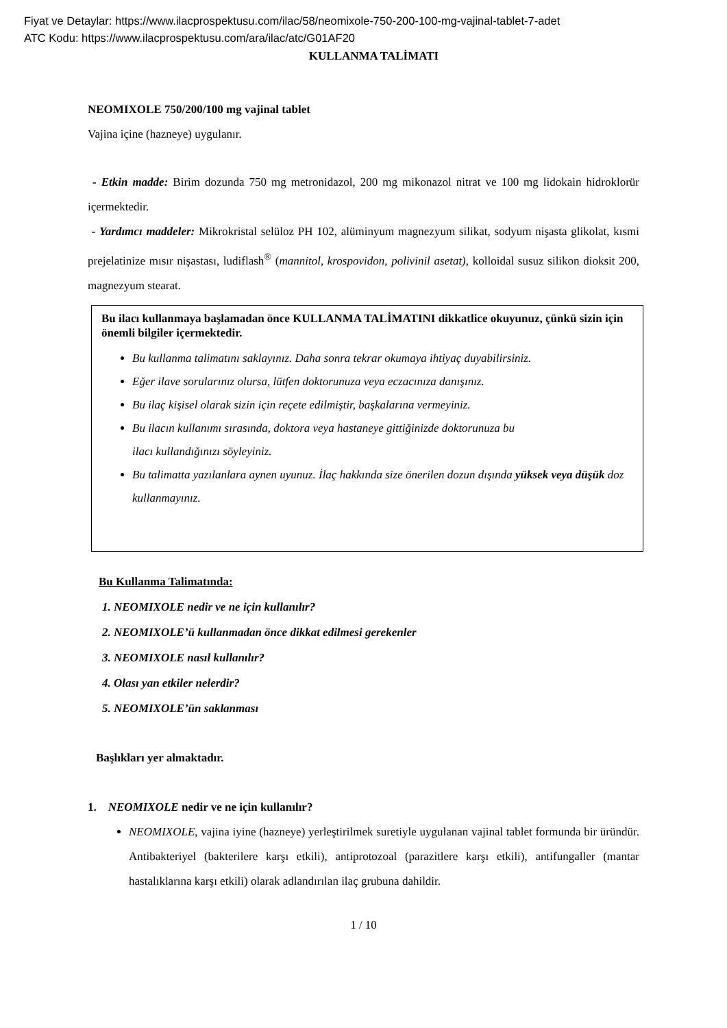Fiyat ve Detaylar: https://www.ilacprospektusu.com/ilac/58/neomixole-750-200-100-mg-vajinal-tablet-7-adet
ATC Kodu: https://www.ilacprospektusu.com/ara/ilac/atc/G01AF20
KULLANMA TALİMATI
NEOMIXOLE 750/200/100 mg vajinal tablet
Vajina içine (hazneye) uygulanır.
- Etkin madde: Birim dozunda 750 mg metronidazol, 200 mg mikonazol nitrat ve 100 mg lidokain hidroklorür içermektedir.
- Yardımcı maddeler: Mikrokristal selüloz PH 102, alüminyum magnezyum silikat, sodyum nişasta glikolat, kısmi prejelatinize mısır nişastası, ludiflash<sup>®</sup> (mannitol, krospovidon, polivinil asetat), kolloidal susuz silikon dioksit 200, magnezyum stearat.
Bu ilacı kullanmaya başlamadan önce KULLANMA TALİMATINI dikkatlice okuyunuz, çünkü sizin için önemli bilgiler içermektedir.
Bu kullanma talimatını saklayınız. Daha sonra tekrar okumaya ihtiyaç duyabilirsiniz.
Eğer ilave sorularınız olursa, lütfen doktorunuza veya eczacınıza danışınız.
Bu ilaç kişisel olarak sizin için reçete edilmiştir, başkalarına vermeyiniz.
Bu ilacın kullanımı sırasında, doktora veya hastaneye gittiğinizde doktorunuza bu
ilacı kullandığınızı söyleyiniz.
Bu talimatta yazılanlara aynen uyunuz. İlaç hakkında size önerilen dozun dışında yüksek veya düşük doz kullanmayınız.
Bu Kullanma Talimatında:
1. NEOMIXOLE nedir ve ne için kullanılır?
2. NEOMIXOLE’ü kullanmadan önce dikkat edilmesi gerekenler
3. NEOMIXOLE nasıl kullanılır?
4. Olası yan etkiler nelerdir?
5. NEOMIXOLE’ün saklanması
Başlıkları yer almaktadır.
1. NEOMIXOLE nedir ve ne için kullanılır?
NEOMIXOLE, vajina iyine (hazneye) yerleştirilmek suretiyle uygulanan vajinal tablet formunda bir üründür. Antibakteriyel (bakterilere karşı etkili), antiprotozoal (parazitlere karşı etkili), antifungaller (mantar hastalıklarına karşı etkili) olarak adlandırılan ilaç grubuna dahildir.
1 / 10